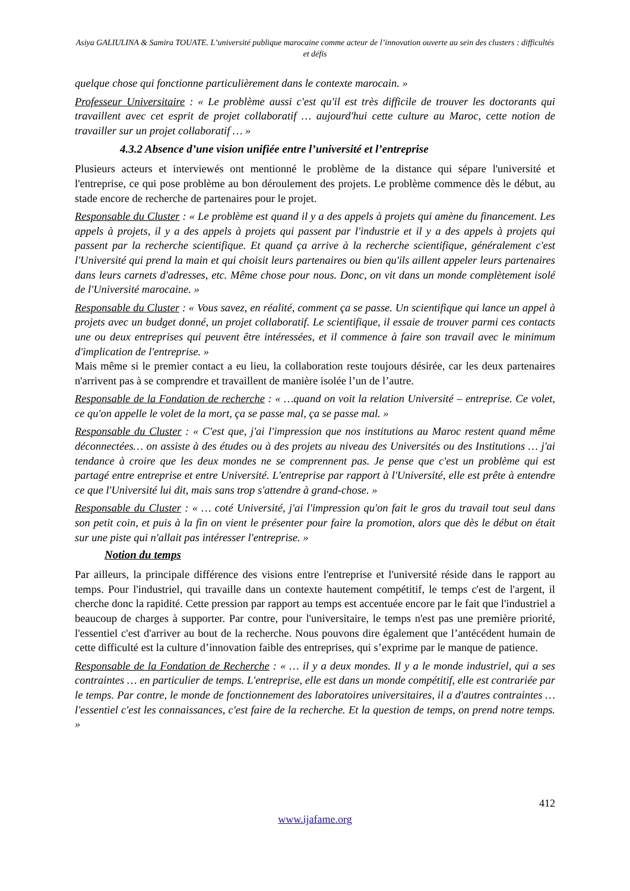Asiya GALIULINA & Samira TOUATE. L’université publique marocaine comme acteur de l’innovation ouverte au sein des clusters : difficultés et défis
quelque chose qui fonctionne particulièrement dans le contexte marocain. »
Professeur Universitaire : « Le problème aussi c'est qu'il est très difficile de trouver les doctorants qui travaillent avec cet esprit de projet collaboratif … aujourd'hui cette culture au Maroc, cette notion de travailler sur un projet collaboratif … »
4.3.2 Absence d’une vision unifiée entre l’université et l’entreprise
Plusieurs acteurs et interviewés ont mentionné le problème de la distance qui sépare l'université et l'entreprise, ce qui pose problème au bon déroulement des projets. Le problème commence dès le début, au stade encore de recherche de partenaires pour le projet.
Responsable du Cluster : « Le problème est quand il y a des appels à projets qui amène du financement. Les appels à projets, il y a des appels à projets qui passent par l'industrie et il y a des appels à projets qui passent par la recherche scientifique. Et quand ça arrive à la recherche scientifique, généralement c'est l'Université qui prend la main et qui choisit leurs partenaires ou bien qu'ils aillent appeler leurs partenaires dans leurs carnets d'adresses, etc. Même chose pour nous. Donc, on vit dans un monde complètement isolé de l'Université marocaine. »
Responsable du Cluster : « Vous savez, en réalité, comment ça se passe. Un scientifique qui lance un appel à projets avec un budget donné, un projet collaboratif. Le scientifique, il essaie de trouver parmi ces contacts une ou deux entreprises qui peuvent être intéressées, et il commence à faire son travail avec le minimum d'implication de l'entreprise. »
Mais même si le premier contact a eu lieu, la collaboration reste toujours désirée, car les deux partenaires n'arrivent pas à se comprendre et travaillent de manière isolée l’un de l’autre.
Responsable de la Fondation de recherche : « …quand on voit la relation Université – entreprise. Ce volet, ce qu'on appelle le volet de la mort, ça se passe mal, ça se passe mal. »
Responsable du Cluster : « C'est que, j'ai l'impression que nos institutions au Maroc restent quand même déconnectées… on assiste à des études ou à des projets au niveau des Universités ou des Institutions … j'ai tendance à croire que les deux mondes ne se comprennent pas. Je pense que c'est un problème qui est partagé entre entreprise et entre Université. L'entreprise par rapport à l'Université, elle est prête à entendre ce que l'Université lui dit, mais sans trop s'attendre à grand-chose. »
Responsable du Cluster : « … coté Université, j'ai l'impression qu'on fait le gros du travail tout seul dans son petit coin, et puis à la fin on vient le présenter pour faire la promotion, alors que dès le début on était sur une piste qui n'allait pas intéresser l'entreprise. »
Notion du temps
Par ailleurs, la principale différence des visions entre l'entreprise et l'université réside dans le rapport au temps. Pour l'industriel, qui travaille dans un contexte hautement compétitif, le temps c'est de l'argent, il cherche donc la rapidité. Cette pression par rapport au temps est accentuée encore par le fait que l'industriel a beaucoup de charges à supporter. Par contre, pour l'universitaire, le temps n'est pas une première priorité, l'essentiel c'est d'arriver au bout de la recherche. Nous pouvons dire également que l’antécédent humain de cette difficulté est la culture d’innovation faible des entreprises, qui s’exprime par le manque de patience.
Responsable de la Fondation de Recherche : « … il y a deux mondes. Il y a le monde industriel, qui a ses contraintes … en particulier de temps. L'entreprise, elle est dans un monde compétitif, elle est contrariée par le temps. Par contre, le monde de fonctionnement des laboratoires universitaires, il a d'autres contraintes … l'essentiel c'est les connaissances, c'est faire de la recherche. Et la question de temps, on prend notre temps. »
412
www.ijafame.org